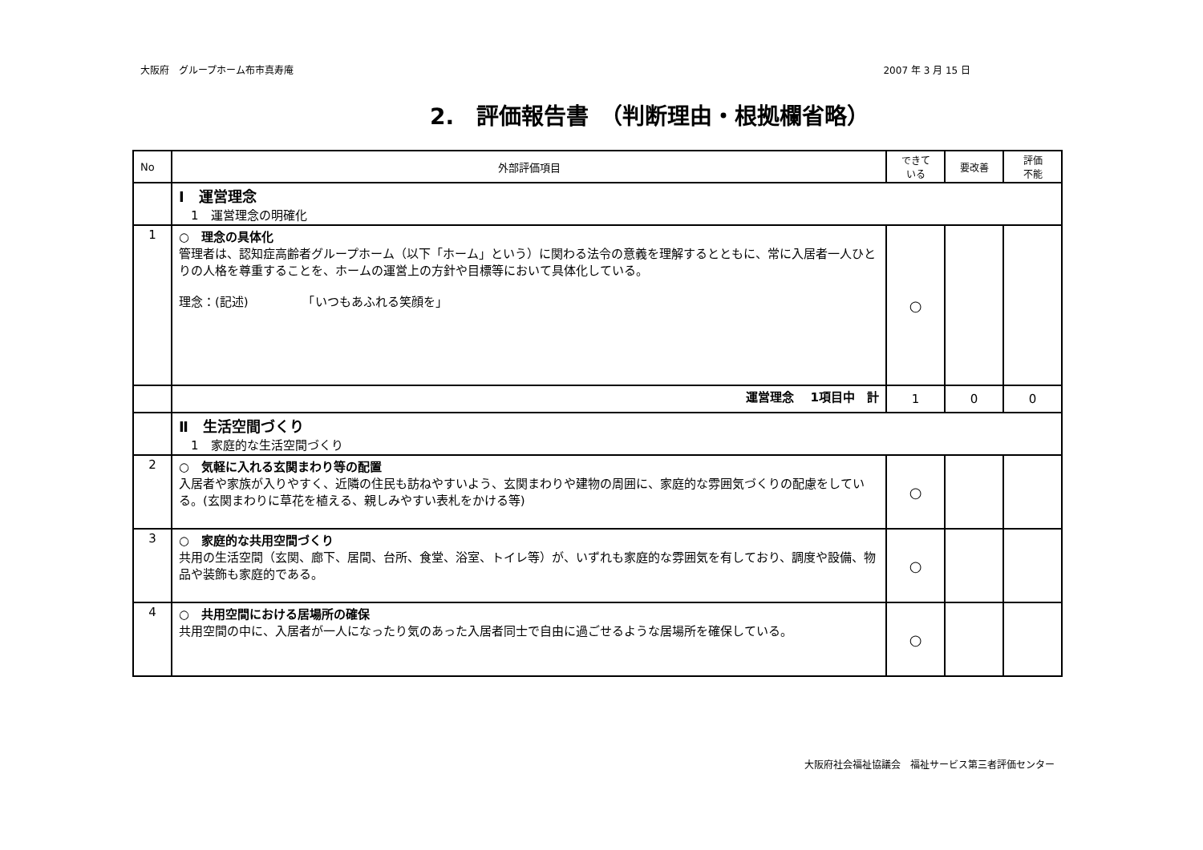大阪府　グループホーム布市真寿庵 2007 年 3 月 15 日
2.　評価報告書　（判断理由・根拠欄省略）
| No | 外部評価項目 | できて いる | 要改善 | 評価 不能 |
| --- | --- | --- | --- | --- |
| | Ⅰ 運営理念 1 運営理念の明確化 | | | |
| 1 | ○ 理念の具体化 管理者は、認知症高齢者グループホーム（以下「ホーム」という）に関わる法令の意義を理解するとともに、常に入居者一人ひとりの人格を尊重することを、ホームの運営上の方針や目標等において具体化している。 理念：(記述) 「いつもあふれる笑顔を」 | ○ | | |
| | 運営理念 1項目中 計 | 1 | 0 | 0 |
| | Ⅱ 生活空間づくり 1 家庭的な生活空間づくり | | | |
| 2 | ○ 気軽に入れる玄関まわり等の配置 入居者や家族が入りやすく、近隣の住民も訪ねやすいよう、玄関まわりや建物の周囲に、家庭的な雰囲気づくりの配慮をしている。(玄関まわりに草花を植える、親しみやすい表札をかける等) | ○ | | |
| 3 | ○ 家庭的な共用空間づくり 共用の生活空間（玄関、廊下、居間、台所、食堂、浴室、トイレ等）が、いずれも家庭的な雰囲気を有しており、調度や設備、物品や装飾も家庭的である。 | ○ | | |
| 4 | ○ 共用空間における居場所の確保 共用空間の中に、入居者が一人になったり気のあった入居者同士で自由に過ごせるような居場所を確保している。 | ○ | | |
大阪府社会福祉協議会　福祉サービス第三者評価センター